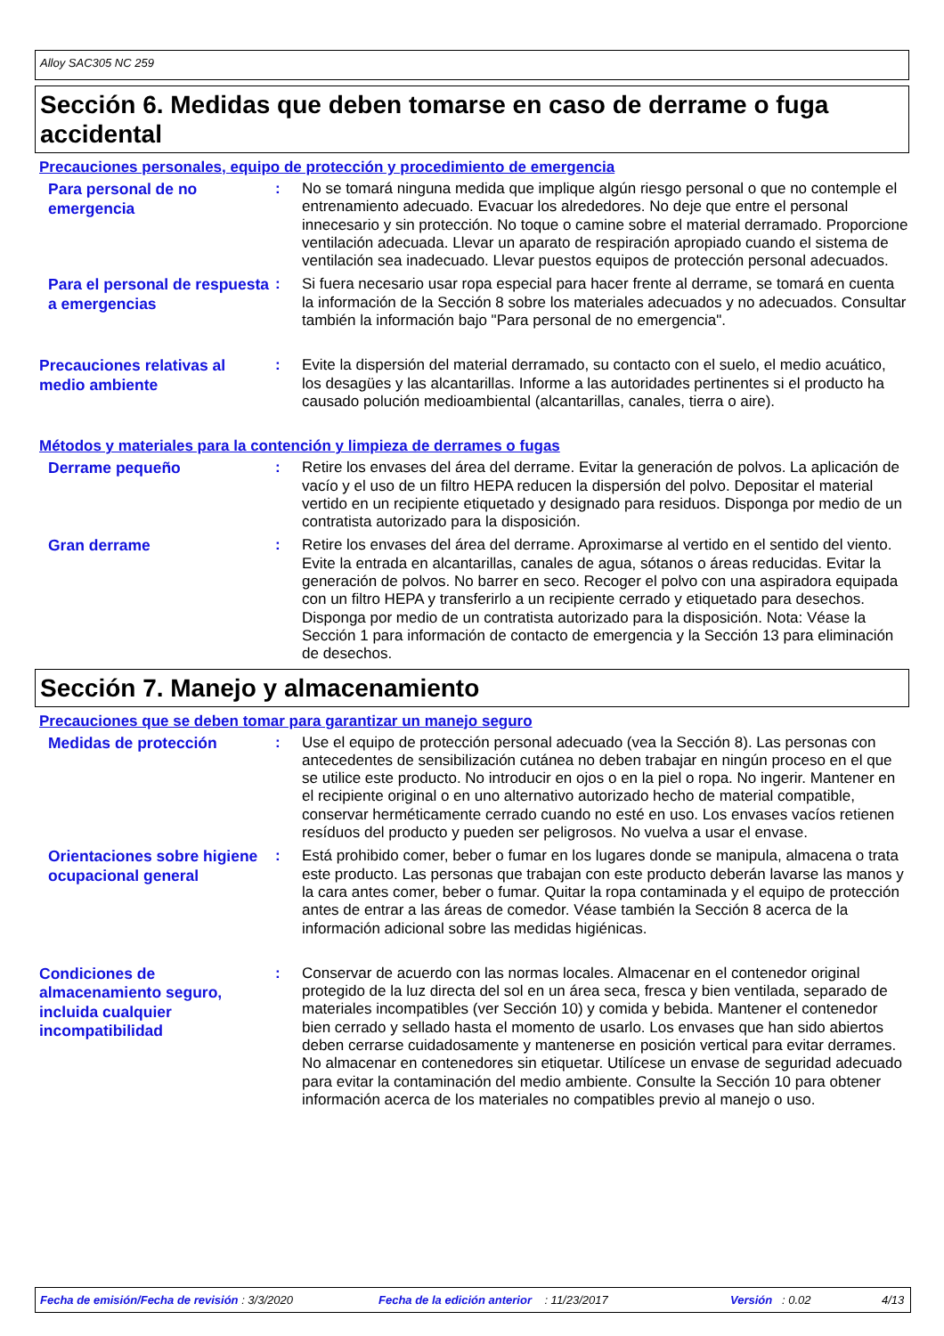Alloy SAC305 NC 259
Sección 6. Medidas que deben tomarse en caso de derrame o fuga accidental
Precauciones personales, equipo de protección y procedimiento de emergencia
Para personal de no emergencia
: No se tomará ninguna medida que implique algún riesgo personal o que no contemple el entrenamiento adecuado. Evacuar los alrededores. No deje que entre el personal innecesario y sin protección. No toque o camine sobre el material derramado. Proporcione ventilación adecuada. Llevar un aparato de respiración apropiado cuando el sistema de ventilación sea inadecuado. Llevar puestos equipos de protección personal adecuados.
Para el personal de respuesta a emergencias
: Si fuera necesario usar ropa especial para hacer frente al derrame, se tomará en cuenta la información de la Sección 8 sobre los materiales adecuados y no adecuados. Consultar también la información bajo "Para personal de no emergencia".
Precauciones relativas al medio ambiente
: Evite la dispersión del material derramado, su contacto con el suelo, el medio acuático, los desagües y las alcantarillas. Informe a las autoridades pertinentes si el producto ha causado polución medioambiental (alcantarillas, canales, tierra o aire).
Métodos y materiales para la contención y limpieza de derrames o fugas
Derrame pequeño
: Retire los envases del área del derrame. Evitar la generación de polvos. La aplicación de vacío y el uso de un filtro HEPA reducen la dispersión del polvo. Depositar el material vertido en un recipiente etiquetado y designado para residuos. Disponga por medio de un contratista autorizado para la disposición.
Gran derrame
: Retire los envases del área del derrame. Aproximarse al vertido en el sentido del viento. Evite la entrada en alcantarillas, canales de agua, sótanos o áreas reducidas. Evitar la generación de polvos. No barrer en seco. Recoger el polvo con una aspiradora equipada con un filtro HEPA y transferirlo a un recipiente cerrado y etiquetado para desechos. Disponga por medio de un contratista autorizado para la disposición. Nota: Véase la Sección 1 para información de contacto de emergencia y la Sección 13 para eliminación de desechos.
Sección 7. Manejo y almacenamiento
Precauciones que se deben tomar para garantizar un manejo seguro
Medidas de protección
: Use el equipo de protección personal adecuado (vea la Sección 8). Las personas con antecedentes de sensibilización cutánea no deben trabajar en ningún proceso en el que se utilice este producto. No introducir en ojos o en la piel o ropa. No ingerir. Mantener en el recipiente original o en uno alternativo autorizado hecho de material compatible, conservar herméticamente cerrado cuando no esté en uso. Los envases vacíos retienen resíduos del producto y pueden ser peligrosos. No vuelva a usar el envase.
Orientaciones sobre higiene ocupacional general
: Está prohibido comer, beber o fumar en los lugares donde se manipula, almacena o trata este producto. Las personas que trabajan con este producto deberán lavarse las manos y la cara antes comer, beber o fumar. Quitar la ropa contaminada y el equipo de protección antes de entrar a las áreas de comedor. Véase también la Sección 8 acerca de la información adicional sobre las medidas higiénicas.
Condiciones de almacenamiento seguro, incluida cualquier incompatibilidad
: Conservar de acuerdo con las normas locales. Almacenar en el contenedor original protegido de la luz directa del sol en un área seca, fresca y bien ventilada, separado de materiales incompatibles (ver Sección 10) y comida y bebida. Mantener el contenedor bien cerrado y sellado hasta el momento de usarlo. Los envases que han sido abiertos deben cerrarse cuidadosamente y mantenerse en posición vertical para evitar derrames. No almacenar en contenedores sin etiquetar. Utilícese un envase de seguridad adecuado para evitar la contaminación del medio ambiente. Consulte la Sección 10 para obtener información acerca de los materiales no compatibles previo al manejo o uso.
Fecha de emisión/Fecha de revisión : 3/3/2020 Fecha de la edición anterior : 11/23/2017 Versión : 0.02 4/13